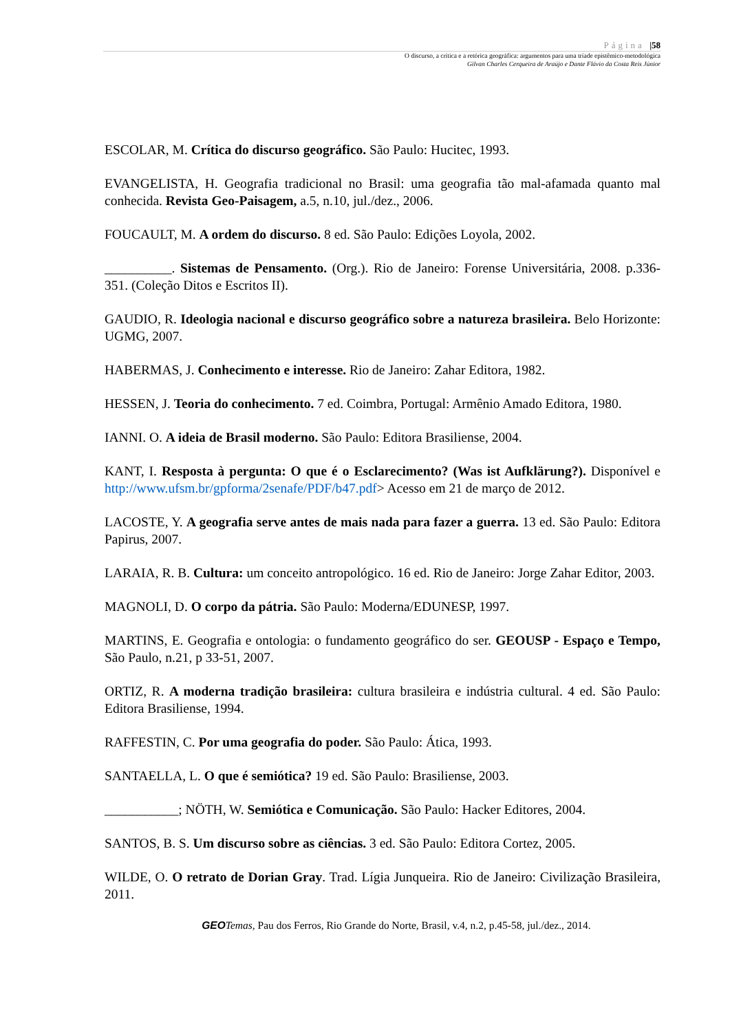Página |58
O discurso, a crítica e a retórica geográfica: argumentos para uma tríade epistêmico-metodológica
Gilvan Charles Cerqueira de Araújo e Dante Flávio da Costa Reis Júnior
ESCOLAR, M. Crítica do discurso geográfico. São Paulo: Hucitec, 1993.
EVANGELISTA, H. Geografia tradicional no Brasil: uma geografia tão mal-afamada quanto mal conhecida. Revista Geo-Paisagem, a.5, n.10, jul./dez., 2006.
FOUCAULT, M. A ordem do discurso. 8 ed. São Paulo: Edições Loyola, 2002.
__________. Sistemas de Pensamento. (Org.). Rio de Janeiro: Forense Universitária, 2008. p.336-351. (Coleção Ditos e Escritos II).
GAUDIO, R. Ideologia nacional e discurso geográfico sobre a natureza brasileira. Belo Horizonte: UGMG, 2007.
HABERMAS, J. Conhecimento e interesse. Rio de Janeiro: Zahar Editora, 1982.
HESSEN, J. Teoria do conhecimento. 7 ed. Coimbra, Portugal: Armênio Amado Editora, 1980.
IANNI. O. A ideia de Brasil moderno. São Paulo: Editora Brasiliense, 2004.
KANT, I. Resposta à pergunta: O que é o Esclarecimento? (Was ist Aufklärung?). Disponível e http://www.ufsm.br/gpforma/2senafe/PDF/b47.pdf> Acesso em 21 de março de 2012.
LACOSTE, Y. A geografia serve antes de mais nada para fazer a guerra. 13 ed. São Paulo: Editora Papirus, 2007.
LARAIA, R. B. Cultura: um conceito antropológico. 16 ed. Rio de Janeiro: Jorge Zahar Editor, 2003.
MAGNOLI, D. O corpo da pátria. São Paulo: Moderna/EDUNESP, 1997.
MARTINS, E. Geografia e ontologia: o fundamento geográfico do ser. GEOUSP - Espaço e Tempo, São Paulo, n.21, p 33-51, 2007.
ORTIZ, R. A moderna tradição brasileira: cultura brasileira e indústria cultural. 4 ed. São Paulo: Editora Brasiliense, 1994.
RAFFESTIN, C. Por uma geografia do poder. São Paulo: Ática, 1993.
SANTAELLA, L. O que é semiótica? 19 ed. São Paulo: Brasiliense, 2003.
___________; NÖTH, W. Semiótica e Comunicação. São Paulo: Hacker Editores, 2004.
SANTOS, B. S. Um discurso sobre as ciências. 3 ed. São Paulo: Editora Cortez, 2005.
WILDE, O. O retrato de Dorian Gray. Trad. Lígia Junqueira. Rio de Janeiro: Civilização Brasileira, 2011.
GEO Temas, Pau dos Ferros, Rio Grande do Norte, Brasil, v.4, n.2, p.45-58, jul./dez., 2014.